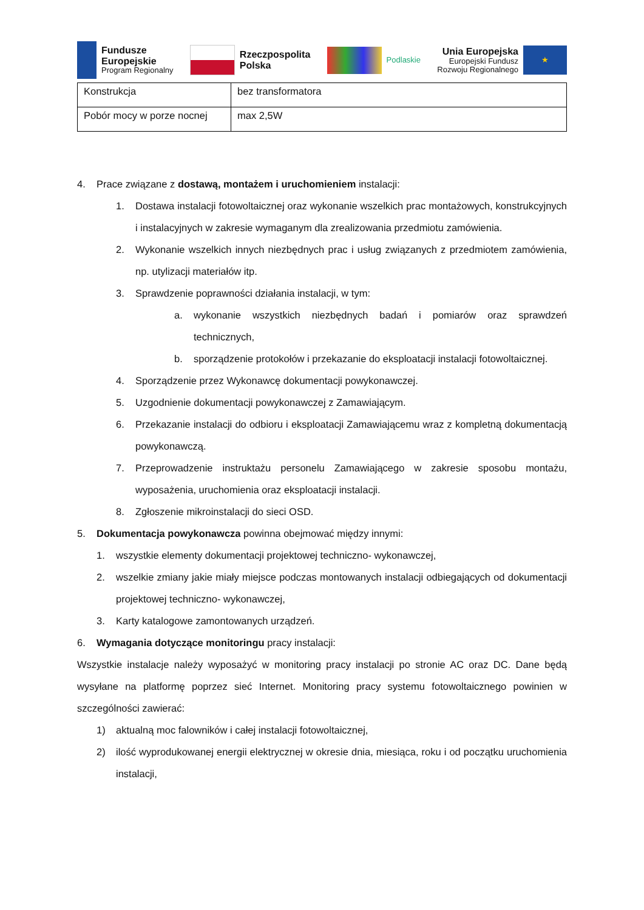Fundusze
Europejskie
Program Regionalny
Rzeczpospolita
Polska
Podlaskie
Unia Europejska
Europejski Fundusz
Rozwoju Regionalnego
★
| Konstrukcja | bez transformatora |
| Pobór mocy w porze nocnej | max 2,5W |
4. Prace związane z dostawą, montażem i uruchomieniem instalacji:
1. Dostawa instalacji fotowoltaicznej oraz wykonanie wszelkich prac montażowych, konstrukcyjnych i instalacyjnych w zakresie wymaganym dla zrealizowania przedmiotu zamówienia.
2. Wykonanie wszelkich innych niezbędnych prac i usług związanych z przedmiotem zamówienia, np. utylizacji materiałów itp.
3. Sprawdzenie poprawności działania instalacji, w tym:
a. wykonanie wszystkich niezbędnych badań i pomiarów oraz sprawdzeń technicznych,
b. sporządzenie protokołów i przekazanie do eksploatacji instalacji fotowoltaicznej.
4. Sporządzenie przez Wykonawcę dokumentacji powykonawczej.
5. Uzgodnienie dokumentacji powykonawczej z Zamawiającym.
6. Przekazanie instalacji do odbioru i eksploatacji Zamawiającemu wraz z kompletną dokumentacją powykonawczą.
7. Przeprowadzenie instruktażu personelu Zamawiającego w zakresie sposobu montażu, wyposażenia, uruchomienia oraz eksploatacji instalacji.
8. Zgłoszenie mikroinstalacji do sieci OSD.
5. Dokumentacja powykonawcza powinna obejmować między innymi:
1. wszystkie elementy dokumentacji projektowej techniczno- wykonawczej,
2. wszelkie zmiany jakie miały miejsce podczas montowanych instalacji odbiegających od dokumentacji projektowej techniczno- wykonawczej,
3. Karty katalogowe zamontowanych urządzeń.
6. Wymagania dotyczące monitoringu pracy instalacji:
Wszystkie instalacje należy wyposażyć w monitoring pracy instalacji po stronie AC oraz DC. Dane będą wysyłane na platformę poprzez sieć Internet. Monitoring pracy systemu fotowoltaicznego powinien w szczególności zawierać:
1) aktualną moc falowników i całej instalacji fotowoltaicznej,
2) ilość wyprodukowanej energii elektrycznej w okresie dnia, miesiąca, roku i od początku uruchomienia instalacji,